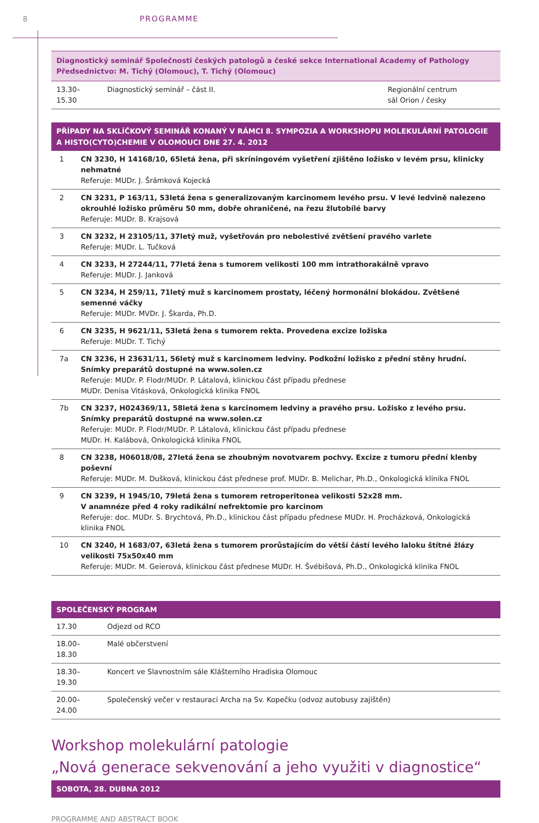8 PROGRAMME
Diagnostický seminář Společnosti českých patologů a české sekce International Academy of Pathology
Předsednictvo: M. Tichý (Olomouc), T. Tichý (Olomouc)
| 13.30–15.30 | Diagnostický seminář – část II. | Regionální centrum sál Orion / česky |
PŘÍPADY NA SKLÍČKOVÝ SEMINÁŘ KONANÝ V RÁMCI 8. SYMPOZIA A WORKSHOPU MOLEKULÁRNÍ PATOLOGIE A HISTO(CYTO)CHEMIE V OLOMOUCI DNE 27. 4. 2012
| 1 | CN 3230, H 14168/10, 65letá žena, při skríningovém vyšetření zjištěno ložisko v levém prsu, klinicky nehmatné Referuje: MUDr. J. Šrámková Kojecká |
| 2 | CN 3231, P 163/11, 53letá žena s generalizovaným karcinomem levého prsu. V levé ledvině nalezeno okrouhlé ložisko průměru 50 mm, dobře ohraničené, na řezu žlutobílé barvy Referuje: MUDr. B. Krajsová |
| 3 | CN 3232, H 23105/11, 37letý muž, vyšetřován pro nebolestivé zvětšení pravého varlete Referuje: MUDr. L. Tučková |
| 4 | CN 3233, H 27244/11, 77letá žena s tumorem velikosti 100 mm intrathorakálně vpravo Referuje: MUDr. J. Janková |
| 5 | CN 3234, H 259/11, 71letý muž s karcinomem prostaty, léčený hormonální blokádou. Zvětšené semenné váčky Referuje: MUDr. MVDr. J. Škarda, Ph.D. |
| 6 | CN 3235, H 9621/11, 53letá žena s tumorem rekta. Provedena excize ložiska Referuje: MUDr. T. Tichý |
| 7a | CN 3236, H 23631/11, 56letý muž s karcinomem ledviny. Podkožní ložisko z přední stěny hrudní. Snímky preparátů dostupné na www.solen.cz Referuje: MUDr. P. Flodr/MUDr. P. Látalová, klinickou část případu přednese MUDr. Denisa Vitásková, Onkologická klinika FNOL |
| 7b | CN 3237, H024369/11, 58letá žena s karcinomem ledviny a pravého prsu. Ložisko z levého prsu. Snímky preparátů dostupné na www.solen.cz Referuje: MUDr. P. Flodr/MUDr. P. Látalová, klinickou část případu přednese MUDr. H. Kalábová, Onkologická klinika FNOL |
| 8 | CN 3238, H06018/08, 27letá žena se zhoubným novotvarem pochvy. Excize z tumoru přední klenby poševní Referuje: MUDr. M. Dušková, klinickou část přednese prof. MUDr. B. Melichar, Ph.D., Onkologická klinika FNOL |
| 9 | CN 3239, H 1945/10, 79letá žena s tumorem retroperitonea velikosti 52x28 mm. V anamnéze před 4 roky radikální nefrektomie pro karcinom Referuje: doc. MUDr. S. Brychtová, Ph.D., klinickou část případu přednese MUDr. H. Procházková, Onkologická klinika FNOL |
| 10 | CN 3240, H 1683/07, 63letá žena s tumorem prorůstajícím do větší částí levého laloku štítné žlázy velikosti 75x50x40 mm Referuje: MUDr. M. Geierová, klinickou část přednese MUDr. H. Švébišová, Ph.D., Onkologická klinika FNOL |
SPOLEČENSKÝ PROGRAM
| 17.30 | Odjezd od RCO |
| 18.00–18.30 | Malé občerstvení |
| 18.30–19.30 | Koncert ve Slavnostním sále Klášterního Hradiska Olomouc |
| 20.00–24.00 | Společenský večer v restauraci Archa na Sv. Kopečku (odvoz autobusy zajištěn) |
Workshop molekulární patologie
„Nová generace sekvenování a jeho využiti v diagnostice“
SOBOTA, 28. DUBNA 2012
PROGRAMME AND ABSTRACT BOOK